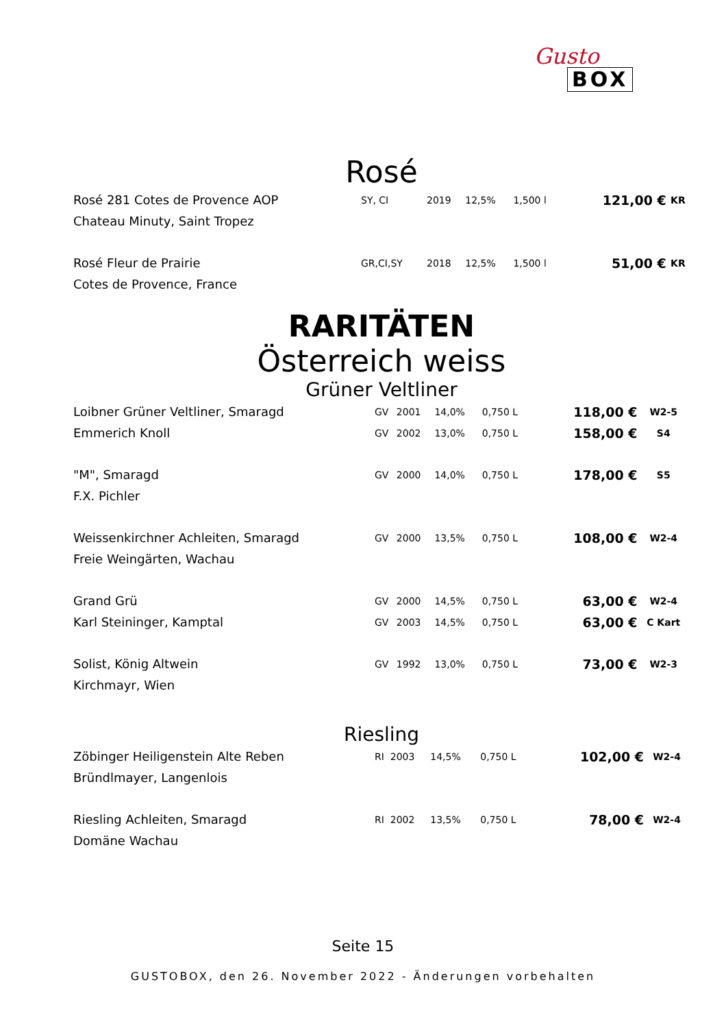Gusto
BOX
Rosé
| Rosé 281 Cotes de Provence AOP | SY, CI | 2019 | 12,5% | 1,500 l | 121,00 € | KR |
| Chateau Minuty, Saint Tropez | | | | | | |
| Rosé Fleur de Prairie | GR,CI,SY | 2018 | 12,5% | 1,500 l | 51,00 € | KR |
| Cotes de Provence, France | | | | | | |
RARITÄTEN
Österreich weiss
Grüner Veltliner
| Loibner Grüner Veltliner, Smaragd | GV | 2001 | 14,0% | 0,750 L | 118,00 € | W2-5 |
| Emmerich Knoll | GV | 2002 | 13,0% | 0,750 L | 158,00 € | S4 |
| "M", Smaragd | GV | 2000 | 14,0% | 0,750 L | 178,00 € | S5 |
| F.X. Pichler | | | | | | |
| Weissenkirchner Achleiten, Smaragd | GV | 2000 | 13,5% | 0,750 L | 108,00 € | W2-4 |
| Freie Weingärten, Wachau | | | | | | |
| Grand Grü | GV | 2000 | 14,5% | 0,750 L | 63,00 € | W2-4 |
| Karl Steininger, Kamptal | GV | 2003 | 14,5% | 0,750 L | 63,00 € | C Kart |
| Solist, König Altwein | GV | 1992 | 13,0% | 0,750 L | 73,00 € | W2-3 |
| Kirchmayr, Wien | | | | | | |
Riesling
| Zöbinger Heiligenstein Alte Reben | RI | 2003 | 14,5% | 0,750 L | 102,00 € | W2-4 |
| Bründlmayer, Langenlois | | | | | | |
| Riesling Achleiten, Smaragd | RI | 2002 | 13,5% | 0,750 L | 78,00 € | W2-4 |
| Domäne Wachau | | | | | | |
Seite 15
GUSTOBOX, den 26. November 2022 - Änderungen vorbehalten